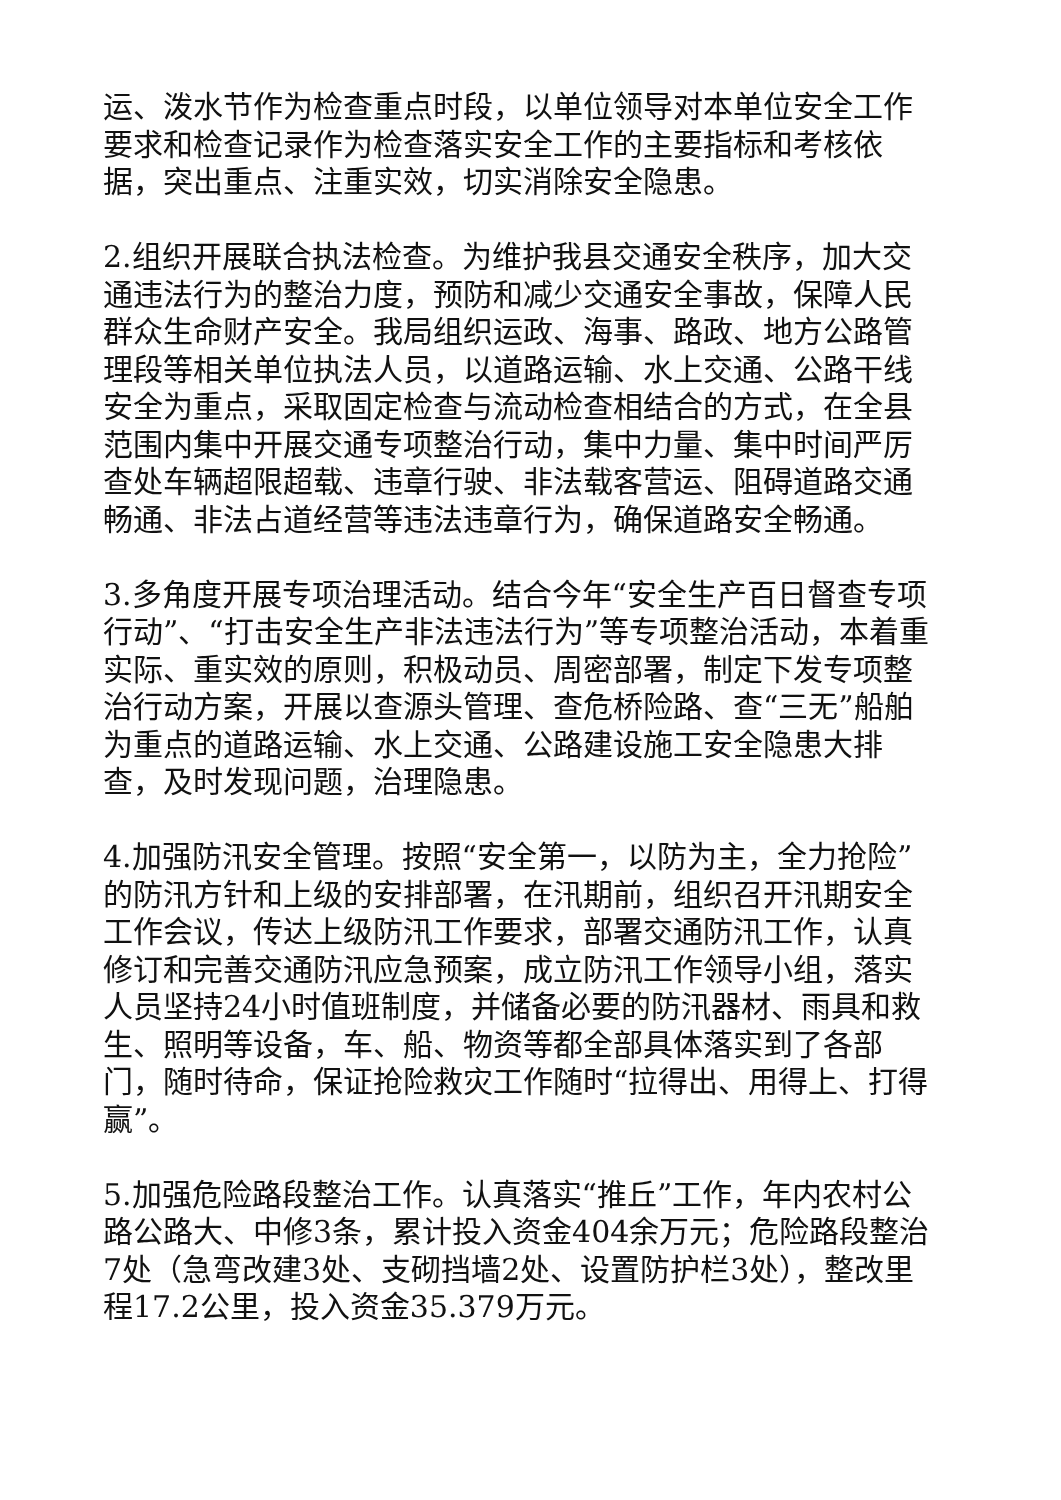运、泼水节作为检查重点时段，以单位领导对本单位安全工作要求和检查记录作为检查落实安全工作的主要指标和考核依据，突出重点、注重实效，切实消除安全隐患。
2.组织开展联合执法检查。为维护我县交通安全秩序，加大交通违法行为的整治力度，预防和减少交通安全事故，保障人民群众生命财产安全。我局组织运政、海事、路政、地方公路管理段等相关单位执法人员，以道路运输、水上交通、公路干线安全为重点，采取固定检查与流动检查相结合的方式，在全县范围内集中开展交通专项整治行动，集中力量、集中时间严厉查处车辆超限超载、违章行驶、非法载客营运、阻碍道路交通畅通、非法占道经营等违法违章行为，确保道路安全畅通。
3.多角度开展专项治理活动。结合今年“安全生产百日督查专项行动”、“打击安全生产非法违法行为”等专项整治活动，本着重实际、重实效的原则，积极动员、周密部署，制定下发专项整治行动方案，开展以查源头管理、查危桥险路、查“三无”船舶为重点的道路运输、水上交通、公路建设施工安全隐患大排查，及时发现问题，治理隐患。
4.加强防汛安全管理。按照“安全第一，以防为主，全力抢险”的防汛方针和上级的安排部署，在汛期前，组织召开汛期安全工作会议，传达上级防汛工作要求，部署交通防汛工作，认真修订和完善交通防汛应急预案，成立防汛工作领导小组，落实人员坚持24小时值班制度，并储备必要的防汛器材、雨具和救生、照明等设备，车、船、物资等都全部具体落实到了各部门，随时待命，保证抢险救灾工作随时“拉得出、用得上、打得赢”。
5.加强危险路段整治工作。认真落实“推丘”工作，年内农村公路公路大、中修3条，累计投入资金404余万元；危险路段整治7处（急弯改建3处、支砌挡墙2处、设置防护栏3处），整改里程17.2公里，投入资金35.379万元。